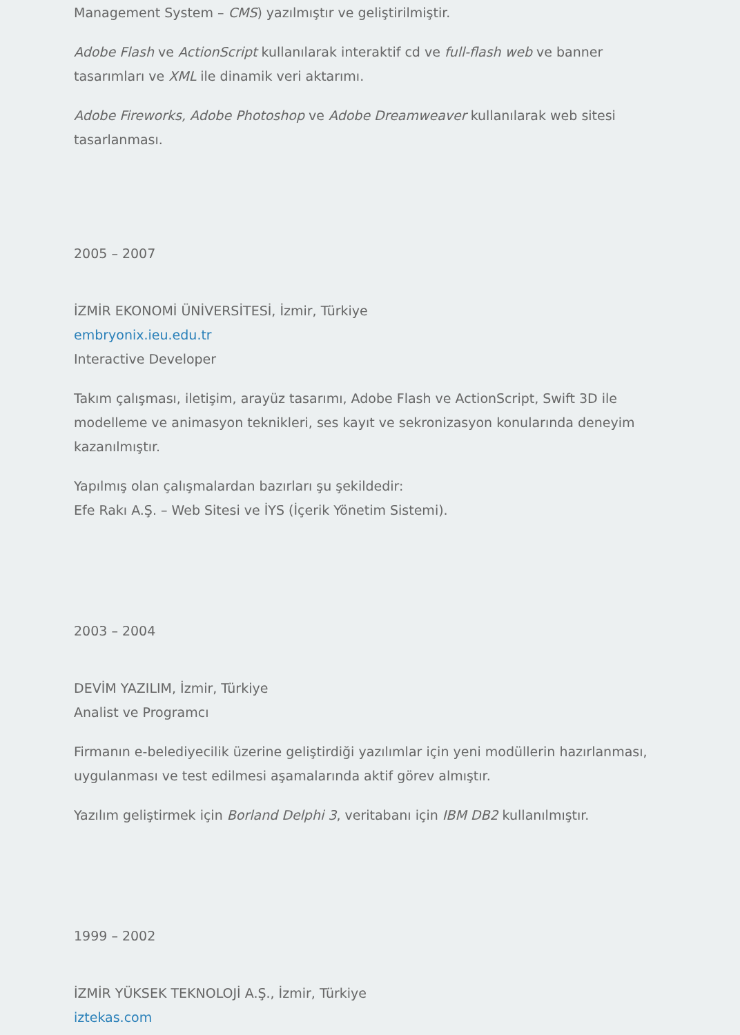Management System – CMS) yazılmıştır ve geliştirilmiştir.
Adobe Flash ve ActionScript kullanılarak interaktif cd ve full-flash web ve banner tasarımları ve XML ile dinamik veri aktarımı.
Adobe Fireworks, Adobe Photoshop ve Adobe Dreamweaver kullanılarak web sitesi tasarlanması.
2005 – 2007
İZMİR EKONOMİ ÜNİVERSİTESİ, İzmir, Türkiye
embryonix.ieu.edu.tr
Interactive Developer
Takım çalışması, iletişim, arayüz tasarımı, Adobe Flash ve ActionScript, Swift 3D ile modelleme ve animasyon teknikleri, ses kayıt ve sekronizasyon konularında deneyim kazanılmıştır.
Yapılmış olan çalışmalardan bazırları şu şekildedir:
Efe Rakı A.Ş. – Web Sitesi ve İYS (İçerik Yönetim Sistemi).
2003 – 2004
DEVİM YAZILIM, İzmir, Türkiye
Analist ve Programcı
Firmanın e-belediyecilik üzerine geliştirdiği yazılımlar için yeni modüllerin hazırlanması, uygulanması ve test edilmesi aşamalarında aktif görev almıştır.
Yazılım geliştirmek için Borland Delphi 3, veritabanı için IBM DB2 kullanılmıştır.
1999 – 2002
İZMİR YÜKSEK TEKNOLOJİ A.Ş., İzmir, Türkiye
iztekas.com